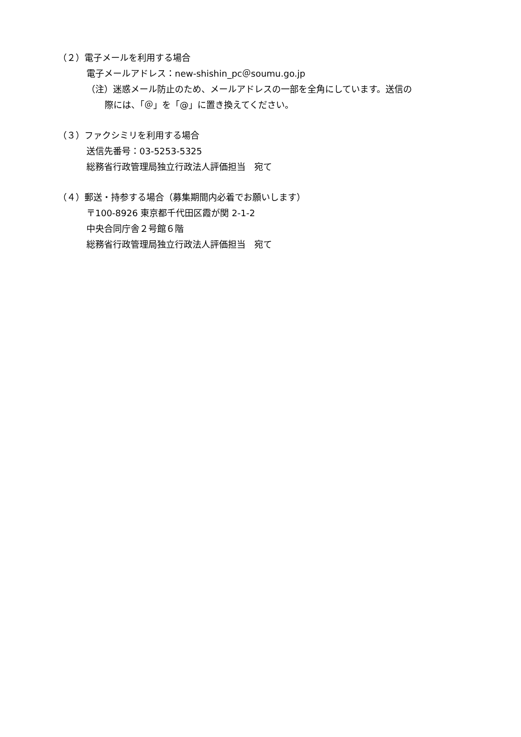（２）電子メールを利用する場合
電子メールアドレス：new-shishin_pc＠soumu.go.jp
（注）迷惑メール防止のため、メールアドレスの一部を全角にしています。送信の
際には、「＠」を「@」に置き換えてください。
（３）ファクシミリを利用する場合
送信先番号：03-5253-5325
総務省行政管理局独立行政法人評価担当　宛て
（４）郵送・持参する場合（募集期間内必着でお願いします）
〒100-8926 東京都千代田区霞が関 2-1-2
中央合同庁舎２号館６階
総務省行政管理局独立行政法人評価担当　宛て